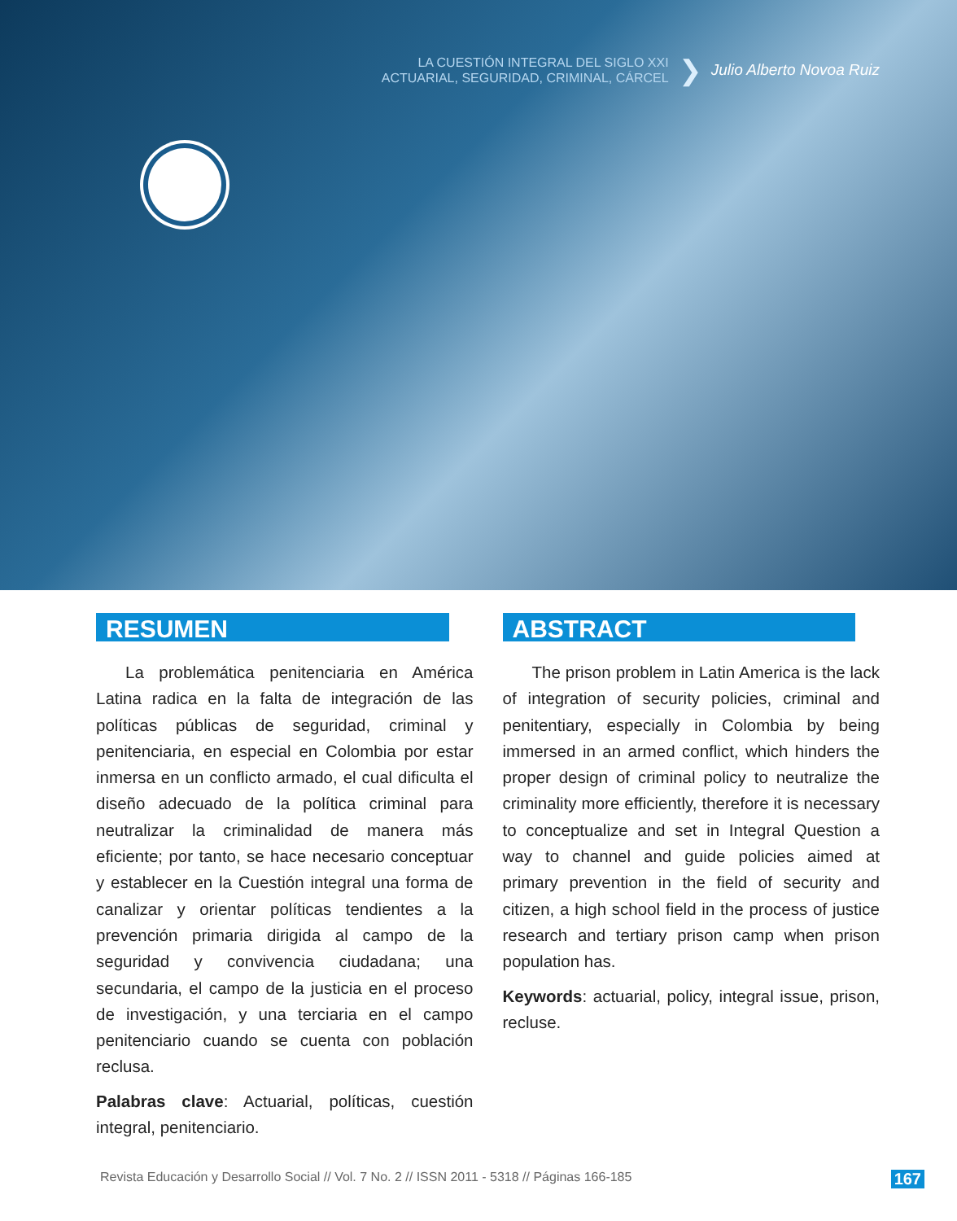LA CUESTIÓN INTEGRAL DEL SIGLO XXI
ACTUARIAL, SEGURIDAD, CRIMINAL, CÁRCEL
❯ Julio Alberto Novoa Ruiz
RESUMEN
La problemática penitenciaria en América Latina radica en la falta de integración de las políticas públicas de seguridad, criminal y penitenciaria, en especial en Colombia por estar inmersa en un conflicto armado, el cual dificulta el diseño adecuado de la política criminal para neutralizar la criminalidad de manera más eficiente; por tanto, se hace necesario conceptuar y establecer en la Cuestión integral una forma de canalizar y orientar políticas tendientes a la prevención primaria dirigida al campo de la seguridad y convivencia ciudadana; una secundaria, el campo de la justicia en el proceso de investigación, y una terciaria en el campo penitenciario cuando se cuenta con población reclusa.
Palabras clave: Actuarial, políticas, cuestión integral, penitenciario.
ABSTRACT
The prison problem in Latin America is the lack of integration of security policies, criminal and penitentiary, especially in Colombia by being immersed in an armed conflict, which hinders the proper design of criminal policy to neutralize the criminality more efficiently, therefore it is necessary to conceptualize and set in Integral Question a way to channel and guide policies aimed at primary prevention in the field of security and citizen, a high school field in the process of justice research and tertiary prison camp when prison population has.
Keywords: actuarial, policy, integral issue, prison, recluse.
Revista Educación y Desarrollo Social // Vol. 7 No. 2 // ISSN 2011 - 5318 // Páginas 166-185 167